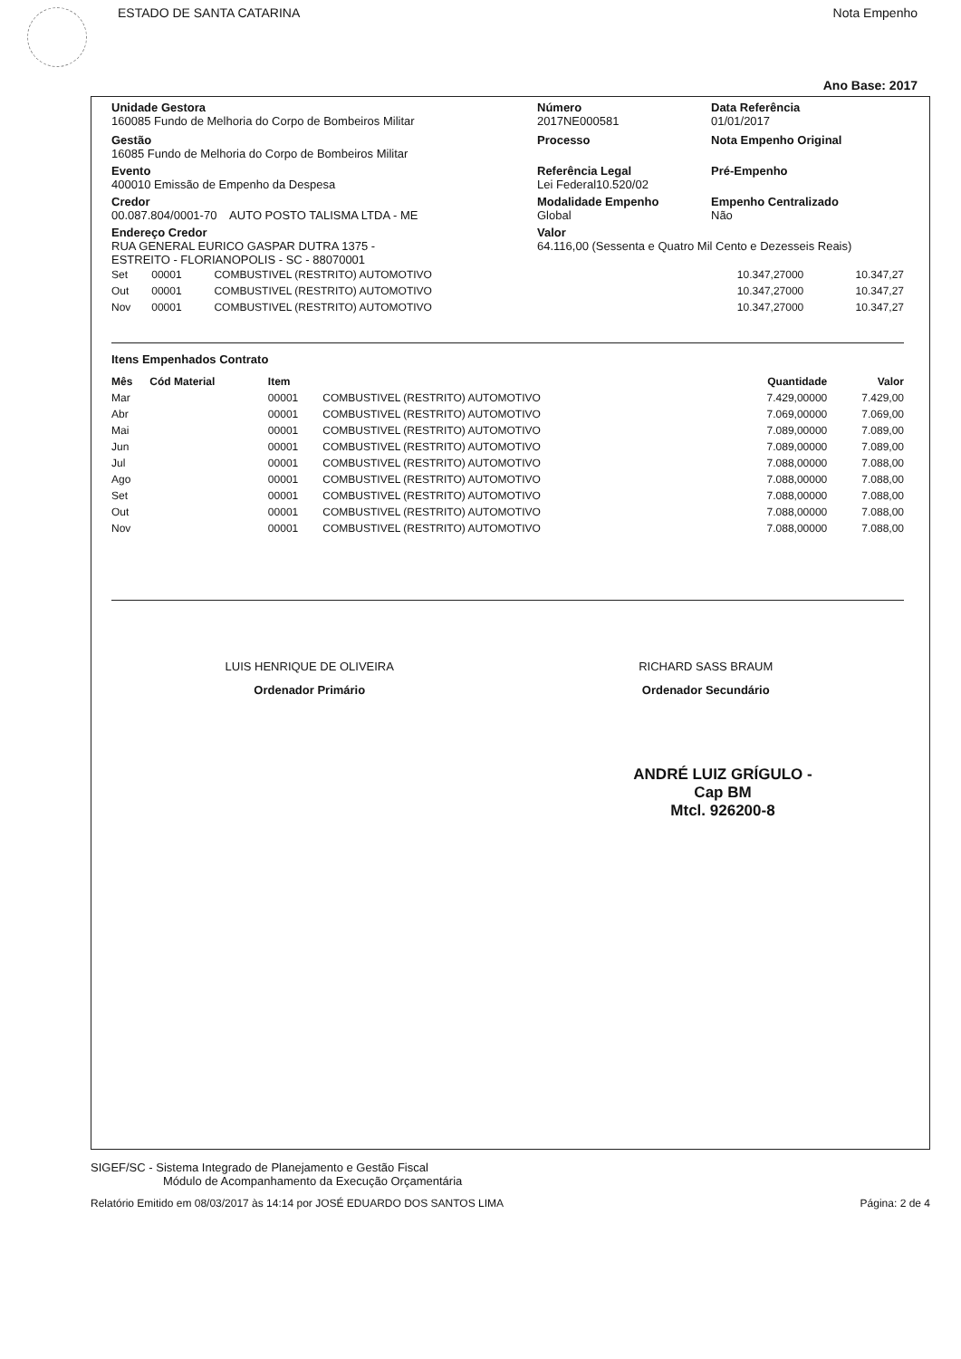ESTADO DE SANTA CATARINA Nota Empenho
Ano Base: 2017
Unidade Gestora
160085 Fundo de Melhoria do Corpo de Bombeiros Militar
Número
2017NE000581
Data Referência
01/01/2017
Gestão
16085 Fundo de Melhoria do Corpo de Bombeiros Militar
Processo Nota Empenho Original
Evento
400010 Emissão de Empenho da Despesa
Referência Legal
Lei Federal10.520/02
Pré-Empenho
Credor
00.087.804/0001-70 AUTO POSTO TALISMA LTDA - ME
Modalidade Empenho
Global
Empenho Centralizado
Não
Endereço Credor
RUA GENERAL EURICO GASPAR DUTRA 1375 -
ESTREITO - FLORIANOPOLIS - SC - 88070001
Valor
64.116,00 (Sessenta e Quatro Mil Cento e Dezesseis Reais)
| Set | 00001 | COMBUSTIVEL (RESTRITO) AUTOMOTIVO | 10.347,27000 | 10.347,27 |
| Out | 00001 | COMBUSTIVEL (RESTRITO) AUTOMOTIVO | 10.347,27000 | 10.347,27 |
| Nov | 00001 | COMBUSTIVEL (RESTRITO) AUTOMOTIVO | 10.347,27000 | 10.347,27 |
Itens Empenhados Contrato
| Mês | Cód Material | Item | | Quantidade | Valor |
| --- | --- | --- | --- | --- | --- |
| Mar | | 00001 | COMBUSTIVEL (RESTRITO) AUTOMOTIVO | 7.429,00000 | 7.429,00 |
| Abr | | 00001 | COMBUSTIVEL (RESTRITO) AUTOMOTIVO | 7.069,00000 | 7.069,00 |
| Mai | | 00001 | COMBUSTIVEL (RESTRITO) AUTOMOTIVO | 7.089,00000 | 7.089,00 |
| Jun | | 00001 | COMBUSTIVEL (RESTRITO) AUTOMOTIVO | 7.089,00000 | 7.089,00 |
| Jul | | 00001 | COMBUSTIVEL (RESTRITO) AUTOMOTIVO | 7.088,00000 | 7.088,00 |
| Ago | | 00001 | COMBUSTIVEL (RESTRITO) AUTOMOTIVO | 7.088,00000 | 7.088,00 |
| Set | | 00001 | COMBUSTIVEL (RESTRITO) AUTOMOTIVO | 7.088,00000 | 7.088,00 |
| Out | | 00001 | COMBUSTIVEL (RESTRITO) AUTOMOTIVO | 7.088,00000 | 7.088,00 |
| Nov | | 00001 | COMBUSTIVEL (RESTRITO) AUTOMOTIVO | 7.088,00000 | 7.088,00 |
LUIS HENRIQUE DE OLIVEIRA
Ordenador Primário
RICHARD SASS BRAUM
Ordenador Secundário
ANDRÉ LUIZ GRÍGULO - Cap BM
Mtcl. 926200-8
SIGEF/SC - Sistema Integrado de Planejamento e Gestão Fiscal
Módulo de Acompanhamento da Execução Orçamentária
Relatório Emitido em 08/03/2017 às 14:14 por JOSÉ EDUARDO DOS SANTOS LIMA Página: 2 de 4